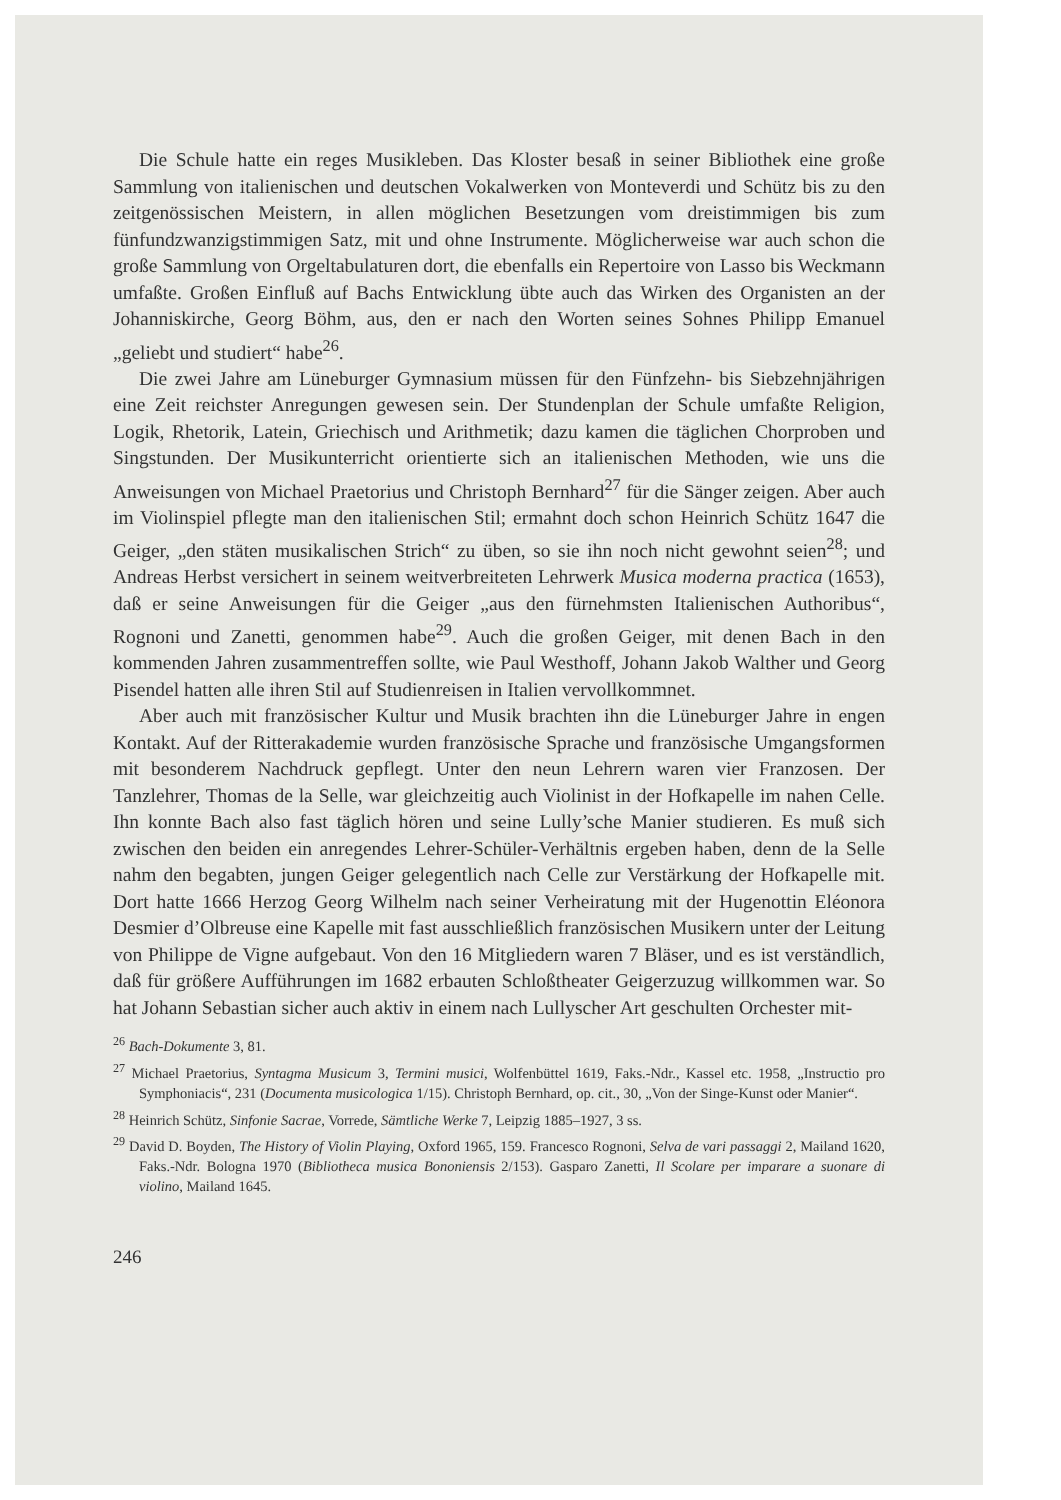Die Schule hatte ein reges Musikleben. Das Kloster besaß in seiner Bibliothek eine große Sammlung von italienischen und deutschen Vokalwerken von Monteverdi und Schütz bis zu den zeitgenössischen Meistern, in allen möglichen Besetzungen vom dreistimmigen bis zum fünfundzwanzigstimmigen Satz, mit und ohne Instrumente. Möglicherweise war auch schon die große Sammlung von Orgeltabulaturen dort, die ebenfalls ein Repertoire von Lasso bis Weckmann umfaßte. Großen Einfluß auf Bachs Entwicklung übte auch das Wirken des Organisten an der Johanniskirche, Georg Böhm, aus, den er nach den Worten seines Sohnes Philipp Emanuel „geliebt und studiert“ habe<sup>26</sup>.
Die zwei Jahre am Lüneburger Gymnasium müssen für den Fünfzehn- bis Siebzehnjährigen eine Zeit reichster Anregungen gewesen sein. Der Stundenplan der Schule umfaßte Religion, Logik, Rhetorik, Latein, Griechisch und Arithmetik; dazu kamen die täglichen Chorproben und Singstunden. Der Musikunterricht orientierte sich an italienischen Methoden, wie uns die Anweisungen von Michael Praetorius und Christoph Bernhard<sup>27</sup> für die Sänger zeigen. Aber auch im Violinspiel pflegte man den italienischen Stil; ermahnt doch schon Heinrich Schütz 1647 die Geiger, „den stäten musikalischen Strich“ zu üben, so sie ihn noch nicht gewohnt seien<sup>28</sup>; und Andreas Herbst versichert in seinem weitverbreiteten Lehrwerk Musica moderna practica (1653), daß er seine Anweisungen für die Geiger „aus den fürnehmsten Italienischen Authoribus“, Rognoni und Zanetti, genommen habe<sup>29</sup>. Auch die großen Geiger, mit denen Bach in den kommenden Jahren zusammentreffen sollte, wie Paul Westhoff, Johann Jakob Walther und Georg Pisendel hatten alle ihren Stil auf Studienreisen in Italien vervollkommnet.
Aber auch mit französischer Kultur und Musik brachten ihn die Lüneburger Jahre in engen Kontakt. Auf der Ritterakademie wurden französische Sprache und französische Umgangsformen mit besonderem Nachdruck gepflegt. Unter den neun Lehrern waren vier Franzosen. Der Tanzlehrer, Thomas de la Selle, war gleichzeitig auch Violinist in der Hofkapelle im nahen Celle. Ihn konnte Bach also fast täglich hören und seine Lully’sche Manier studieren. Es muß sich zwischen den beiden ein anregendes Lehrer-Schüler-Verhältnis ergeben haben, denn de la Selle nahm den begabten, jungen Geiger gelegentlich nach Celle zur Verstärkung der Hofkapelle mit. Dort hatte 1666 Herzog Georg Wilhelm nach seiner Verheiratung mit der Hugenottin Eléonora Desmier d’Olbreuse eine Kapelle mit fast ausschließlich französischen Musikern unter der Leitung von Philippe de Vigne aufgebaut. Von den 16 Mitgliedern waren 7 Bläser, und es ist verständlich, daß für größere Aufführungen im 1682 erbauten Schloßtheater Geigerzuzug willkommen war. So hat Johann Sebastian sicher auch aktiv in einem nach Lullyscher Art geschulten Orchester mit-
<sup>26</sup> Bach-Dokumente 3, 81.
<sup>27</sup> Michael Praetorius, Syntagma Musicum 3, Termini musici, Wolfenbüttel 1619, Faks.-Ndr., Kassel etc. 1958, „Instructio pro Symphoniacis“, 231 (Documenta musicologica 1/15). Christoph Bernhard, op. cit., 30, „Von der Singe-Kunst oder Manier“.
<sup>28</sup> Heinrich Schütz, Sinfonie Sacrae, Vorrede, Sämtliche Werke 7, Leipzig 1885–1927, 3 ss.
<sup>29</sup> David D. Boyden, The History of Violin Playing, Oxford 1965, 159. Francesco Rognoni, Selva de vari passaggi 2, Mailand 1620, Faks.-Ndr. Bologna 1970 (Bibliotheca musica Bononiensis 2/153). Gasparo Zanetti, Il Scolare per imparare a suonare di violino, Mailand 1645.
246